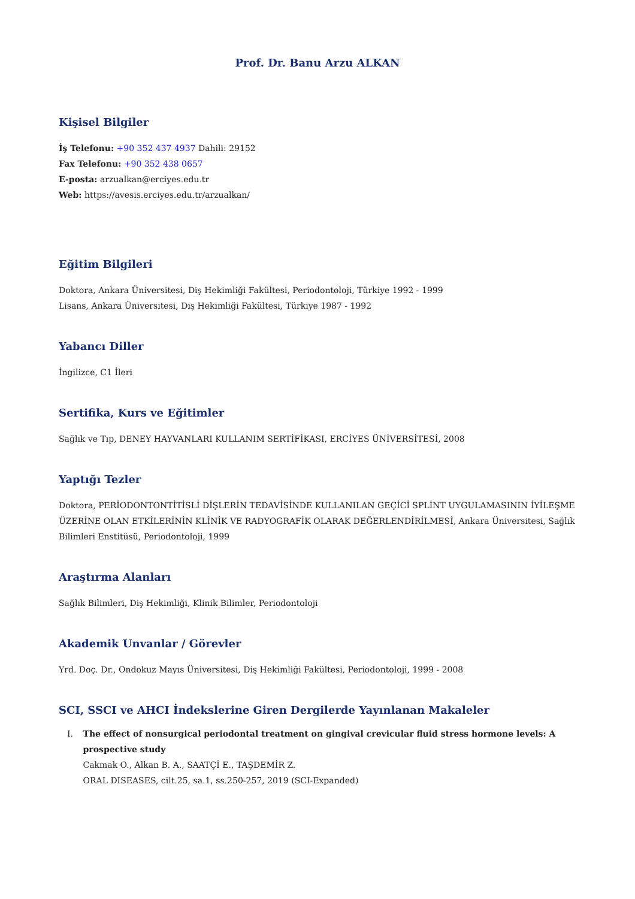Prof. Dr. Banu Arzu ALKAN
Kişisel Bilgiler
İş Telefonu: +90 352 437 4937 Dahili: 29152
Fax Telefonu: +90 352 438 0657
E-posta: arzualkan@erciyes.edu.tr
Web: https://avesis.erciyes.edu.tr/arzualkan/
Eğitim Bilgileri
Doktora, Ankara Üniversitesi, Diş Hekimliği Fakültesi, Periodontoloji, Türkiye 1992 - 1999
Lisans, Ankara Üniversitesi, Diş Hekimliği Fakültesi, Türkiye 1987 - 1992
Yabancı Diller
İngilizce, C1 İleri
Sertifika, Kurs ve Eğitimler
Sağlık ve Tıp, DENEY HAYVANLARI KULLANIM SERTİFİKASI, ERCİYES ÜNİVERSİTESİ, 2008
Yaptığı Tezler
Doktora, PERİODONTONTİTİSLİ DİŞLERİN TEDAVİSİNDE KULLANILAN GEÇİCİ SPLİNT UYGULAMASININ İYİLEŞME ÜZERİNE OLAN ETKİLERİNİN KLİNİK VE RADYOGRAFİK OLARAK DEĞERLENDİRİLMESİ, Ankara Üniversitesi, Sağlık Bilimleri Enstitüsü, Periodontoloji, 1999
Araştırma Alanları
Sağlık Bilimleri, Diş Hekimliği, Klinik Bilimler, Periodontoloji
Akademik Unvanlar / Görevler
Yrd. Doç. Dr., Ondokuz Mayıs Üniversitesi, Diş Hekimliği Fakültesi, Periodontoloji, 1999 - 2008
SCI, SSCI ve AHCI İndekslerine Giren Dergilerde Yayınlanan Makaleler
I. The effect of nonsurgical periodontal treatment on gingival crevicular fluid stress hormone levels: A prospective study
Cakmak O., Alkan B. A., SAATÇİ E., TAŞDEMİR Z.
ORAL DISEASES, cilt.25, sa.1, ss.250-257, 2019 (SCI-Expanded)